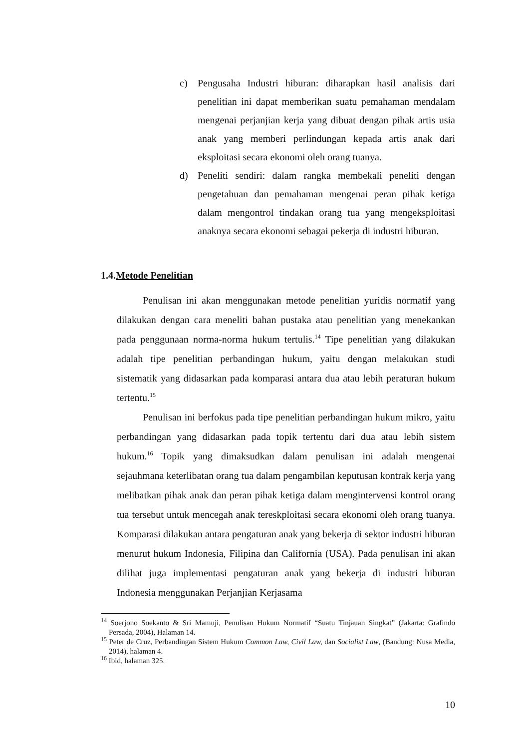c) Pengusaha Industri hiburan: diharapkan hasil analisis dari penelitian ini dapat memberikan suatu pemahaman mendalam mengenai perjanjian kerja yang dibuat dengan pihak artis usia anak yang memberi perlindungan kepada artis anak dari eksploitasi secara ekonomi oleh orang tuanya.
d) Peneliti sendiri: dalam rangka membekali peneliti dengan pengetahuan dan pemahaman mengenai peran pihak ketiga dalam mengontrol tindakan orang tua yang mengeksploitasi anaknya secara ekonomi sebagai pekerja di industri hiburan.
1.4.Metode Penelitian
Penulisan ini akan menggunakan metode penelitian yuridis normatif yang dilakukan dengan cara meneliti bahan pustaka atau penelitian yang menekankan pada penggunaan norma-norma hukum tertulis.<sup>14</sup> Tipe penelitian yang dilakukan adalah tipe penelitian perbandingan hukum, yaitu dengan melakukan studi sistematik yang didasarkan pada komparasi antara dua atau lebih peraturan hukum tertentu.<sup>15</sup>
Penulisan ini berfokus pada tipe penelitian perbandingan hukum mikro, yaitu perbandingan yang didasarkan pada topik tertentu dari dua atau lebih sistem hukum.<sup>16</sup> Topik yang dimaksudkan dalam penulisan ini adalah mengenai sejauhmana keterlibatan orang tua dalam pengambilan keputusan kontrak kerja yang melibatkan pihak anak dan peran pihak ketiga dalam mengintervensi kontrol orang tua tersebut untuk mencegah anak tereskploitasi secara ekonomi oleh orang tuanya. Komparasi dilakukan antara pengaturan anak yang bekerja di sektor industri hiburan menurut hukum Indonesia, Filipina dan California (USA). Pada penulisan ini akan dilihat juga implementasi pengaturan anak yang bekerja di industri hiburan Indonesia menggunakan Perjanjian Kerjasama
<sup>14</sup> Soerjono Soekanto & Sri Mamuji, Penulisan Hukum Normatif “Suatu Tinjauan Singkat” (Jakarta: Grafindo Persada, 2004), Halaman 14.
<sup>15</sup> Peter de Cruz, Perbandingan Sistem Hukum Common Law, Civil Law, dan Socialist Law, (Bandung: Nusa Media, 2014), halaman 4.
<sup>16</sup> Ibid, halaman 325.
10